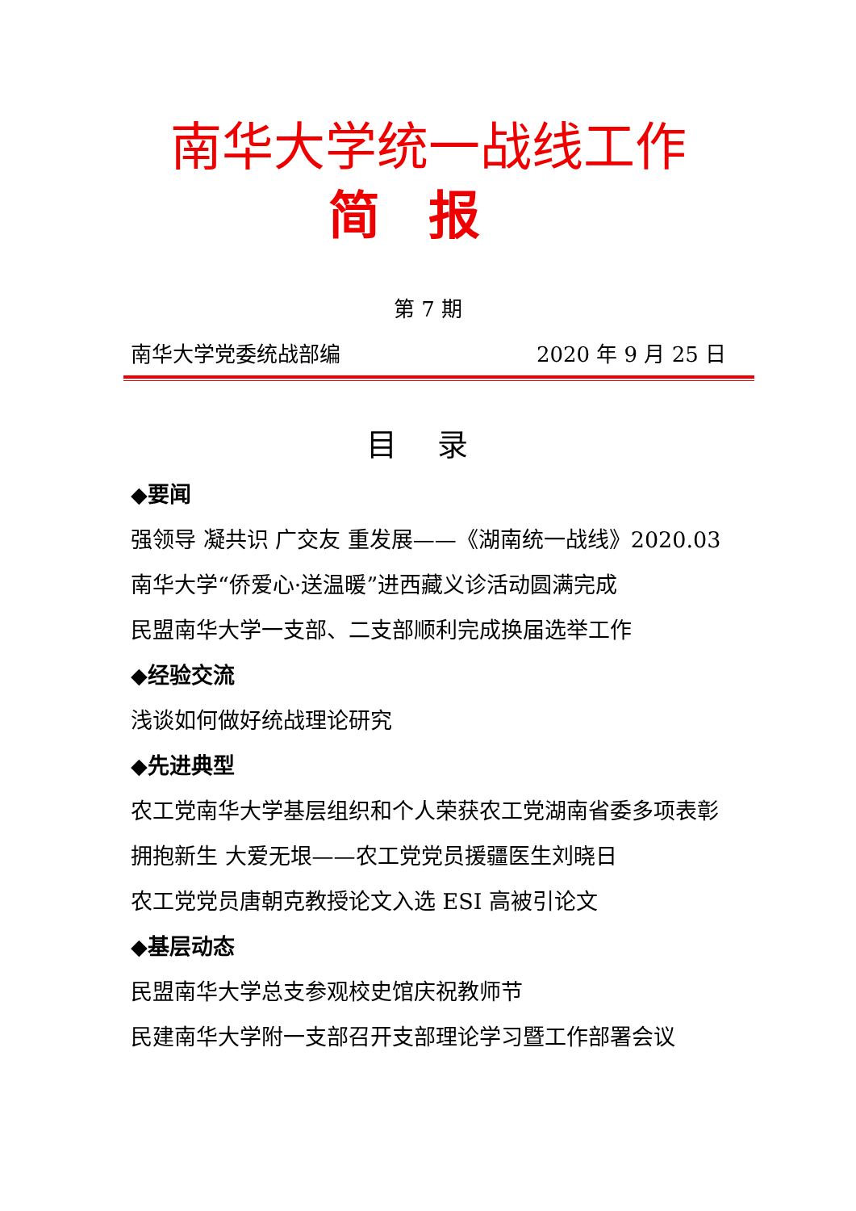南华大学统一战线工作
简报
第 7 期
南华大学党委统战部编 2020 年 9 月 25 日
目录
◆要闻
强领导 凝共识 广交友 重发展——《湖南统一战线》2020.03
南华大学“侨爱心·送温暖”进西藏义诊活动圆满完成
民盟南华大学一支部、二支部顺利完成换届选举工作
◆经验交流
浅谈如何做好统战理论研究
◆先进典型
农工党南华大学基层组织和个人荣获农工党湖南省委多项表彰
拥抱新生 大爱无垠——农工党党员援疆医生刘晓日
农工党党员唐朝克教授论文入选 ESI 高被引论文
◆基层动态
民盟南华大学总支参观校史馆庆祝教师节
民建南华大学附一支部召开支部理论学习暨工作部署会议